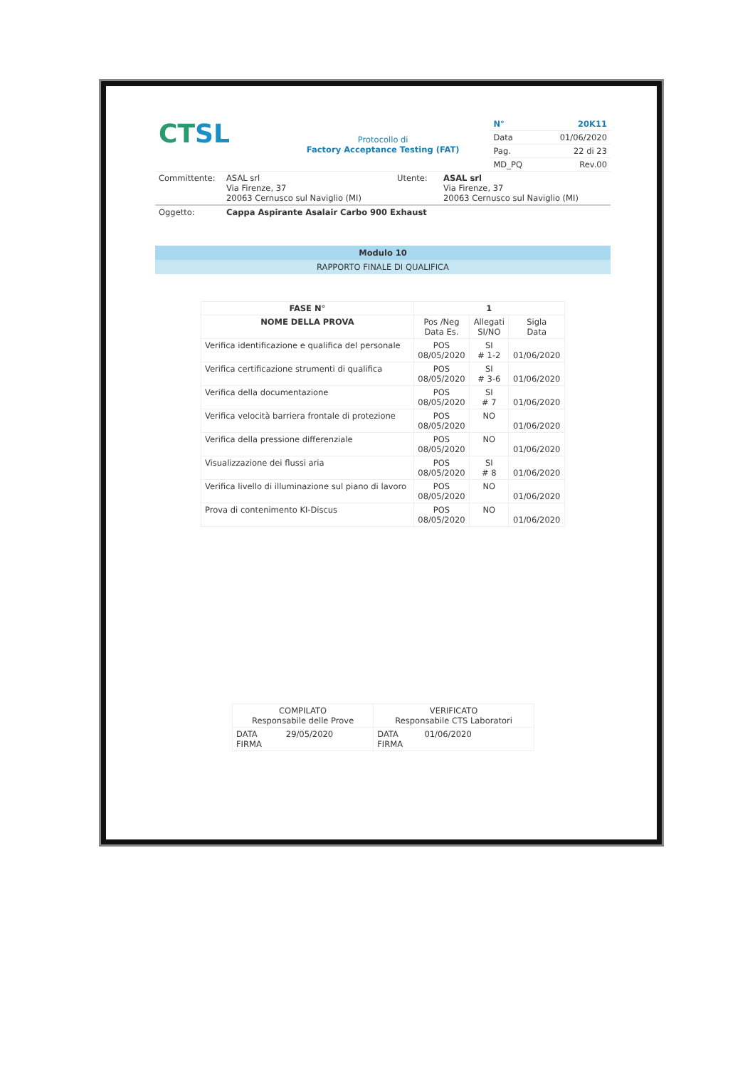| CT SL | Protocollo di Factory Acceptance Testing (FAT) | N° | 20K11 |
| | | Data | 01/06/2020 |
| | | Pag. | 22 di 23 |
| | | MD_PQ | Rev.00 |
| Committente: | ASAL srl Via Firenze, 37 20063 Cernusco sul Naviglio (MI) | Utente: | ASAL srl Via Firenze, 37 20063 Cernusco sul Naviglio (MI) |
| Oggetto: | Cappa Aspirante Asalair Carbo 900 Exhaust |
Modulo 10
RAPPORTO FINALE DI QUALIFICA
| FASE N° | 1 | | |
| --- | --- | --- | --- |
| NOME DELLA PROVA | Pos /Neg Data Es. | Allegati SI/NO | Sigla Data |
| Verifica identificazione e qualifica del personale | POS 08/05/2020 | SI # 1-2 | 01/06/2020 |
| Verifica certificazione strumenti di qualifica | POS 08/05/2020 | SI # 3-6 | 01/06/2020 |
| Verifica della documentazione | POS 08/05/2020 | SI # 7 | 01/06/2020 |
| Verifica velocità barriera frontale di protezione | POS 08/05/2020 | NO | 01/06/2020 |
| Verifica della pressione differenziale | POS 08/05/2020 | NO | 01/06/2020 |
| Visualizzazione dei flussi aria | POS 08/05/2020 | SI # 8 | 01/06/2020 |
| Verifica livello di illuminazione sul piano di lavoro | POS 08/05/2020 | NO | 01/06/2020 |
| Prova di contenimento KI-Discus | POS 08/05/2020 | NO | 01/06/2020 |
| COMPILATO Responsabile delle Prove | VERIFICATO Responsabile CTS Laboratori |
| DATA 29/05/2020 FIRMA | DATA 01/06/2020 FIRMA |